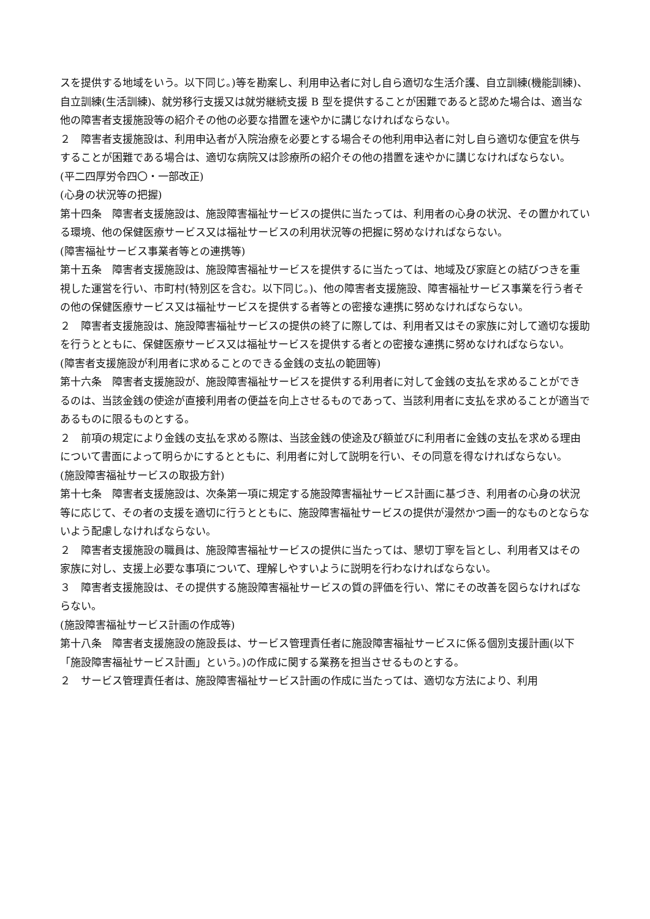スを提供する地域をいう。以下同じ。)等を勘案し、利用申込者に対し自ら適切な生活介護、自立訓練(機能訓練)、自立訓練(生活訓練)、就労移行支援又は就労継続支援 B 型を提供することが困難であると認めた場合は、適当な他の障害者支援施設等の紹介その他の必要な措置を速やかに講じなければならない。
２　障害者支援施設は、利用申込者が入院治療を必要とする場合その他利用申込者に対し自ら適切な便宜を供与することが困難である場合は、適切な病院又は診療所の紹介その他の措置を速やかに講じなければならない。
(平二四厚労令四〇・一部改正)
(心身の状況等の把握)
第十四条　障害者支援施設は、施設障害福祉サービスの提供に当たっては、利用者の心身の状況、その置かれている環境、他の保健医療サービス又は福祉サービスの利用状況等の把握に努めなければならない。
(障害福祉サービス事業者等との連携等)
第十五条　障害者支援施設は、施設障害福祉サービスを提供するに当たっては、地域及び家庭との結びつきを重視した運営を行い、市町村(特別区を含む。以下同じ。)、他の障害者支援施設、障害福祉サービス事業を行う者その他の保健医療サービス又は福祉サービスを提供する者等との密接な連携に努めなければならない。
２　障害者支援施設は、施設障害福祉サービスの提供の終了に際しては、利用者又はその家族に対して適切な援助を行うとともに、保健医療サービス又は福祉サービスを提供する者との密接な連携に努めなければならない。
(障害者支援施設が利用者に求めることのできる金銭の支払の範囲等)
第十六条　障害者支援施設が、施設障害福祉サービスを提供する利用者に対して金銭の支払を求めることができるのは、当該金銭の使途が直接利用者の便益を向上させるものであって、当該利用者に支払を求めることが適当であるものに限るものとする。
２　前項の規定により金銭の支払を求める際は、当該金銭の使途及び額並びに利用者に金銭の支払を求める理由について書面によって明らかにするとともに、利用者に対して説明を行い、その同意を得なければならない。
(施設障害福祉サービスの取扱方針)
第十七条　障害者支援施設は、次条第一項に規定する施設障害福祉サービス計画に基づき、利用者の心身の状況等に応じて、その者の支援を適切に行うとともに、施設障害福祉サービスの提供が漫然かつ画一的なものとならないよう配慮しなければならない。
２　障害者支援施設の職員は、施設障害福祉サービスの提供に当たっては、懇切丁寧を旨とし、利用者又はその家族に対し、支援上必要な事項について、理解しやすいように説明を行わなければならない。
３　障害者支援施設は、その提供する施設障害福祉サービスの質の評価を行い、常にその改善を図らなければならない。
(施設障害福祉サービス計画の作成等)
第十八条　障害者支援施設の施設長は、サービス管理責任者に施設障害福祉サービスに係る個別支援計画(以下「施設障害福祉サービス計画」という。)の作成に関する業務を担当させるものとする。
２　サービス管理責任者は、施設障害福祉サービス計画の作成に当たっては、適切な方法により、利用